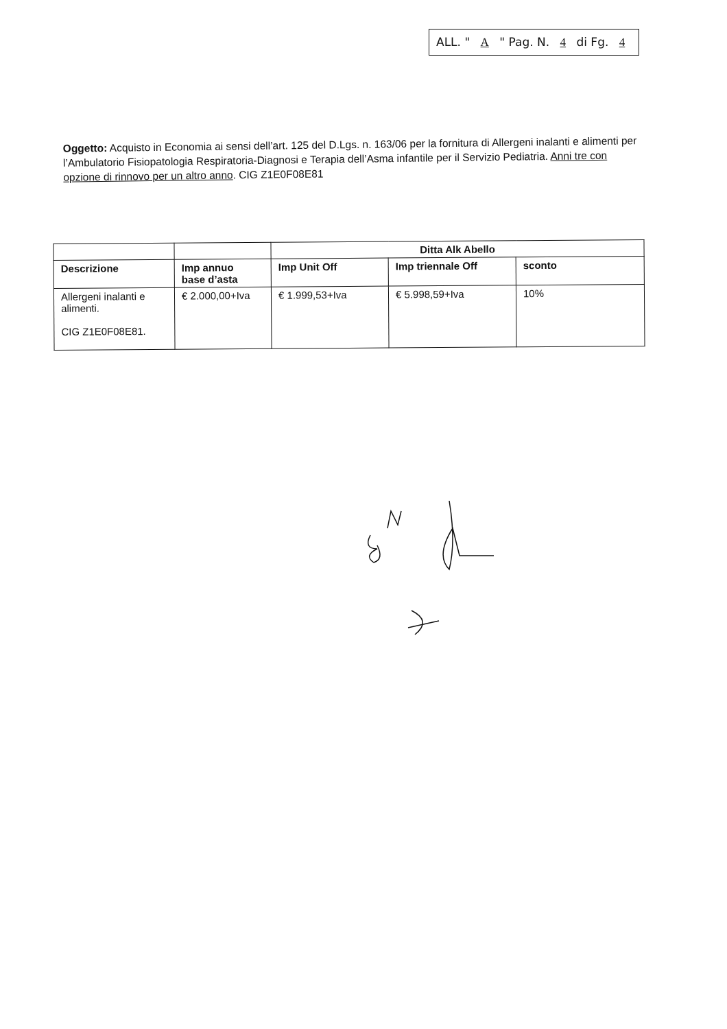ALL. " A " Pag. N. 4 di Fg. 4
Oggetto: Acquisto in Economia ai sensi dell’art. 125 del D.Lgs. n. 163/06 per la fornitura di Allergeni inalanti e alimenti per l’Ambulatorio Fisiopatologia Respiratoria-Diagnosi e Terapia dell’Asma infantile per il Servizio Pediatria. Anni tre con opzione di rinnovo per un altro anno. CIG Z1E0F08E81
| | | Ditta Alk Abello | | |
| --- | --- | --- | --- | --- |
| Descrizione | Imp annuo base d’asta | Imp Unit Off | Imp triennale Off | sconto |
| Allergeni inalanti e alimenti. CIG Z1E0F08E81. | € 2.000,00+Iva | € 1.999,53+Iva | € 5.998,59+Iva | 10% |